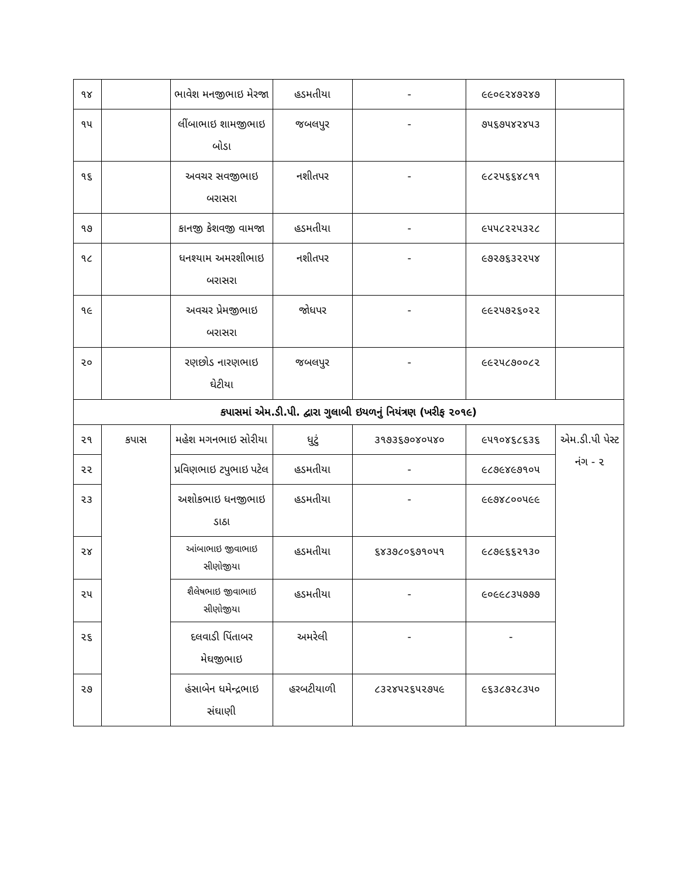| ૧૪ | | ભાવેશ મનજીભાઇ મેરજા | હડમતીયા | - | ૯૯૦૯૨૪૭૨૪૭ | |
| ૧૫ | | લીંબાભાઇ શામજીભાઇ બોડા | જબલપુર | - | ૭૫૬૭૫૪૨૪૫૩ | |
| ૧૬ | | અવચર સવજીભાઇ બરાસરા | નશીતપર | - | ૯૮૨૫૬૬૪૮૧૧ | |
| ૧૭ | | કાનજી કેશવજી વામજા | હડમતીયા | - | ૯૫૫૮૨૨૫૩૨૮ | |
| ૧૮ | | ધનશ્યામ અમરશીભાઇ બરાસરા | નશીતપર | - | ૯૭૨૭૬૩૨૨૫૪ | |
| ૧૯ | | અવચર પ્રેમજીભાઇ બરાસરા | જોધપર | - | ૯૯૨૫૭૨૬૦૨૨ | |
| ૨૦ | | રણછોડ નારણભાઇ ઘેટીયા | જબલપુર | - | ૯૯૨૫૮૭૦૦૮૨ | |
| કપાસમાં એમ.ડી.પી. દ્વારા ગુલાબી ઇયળનું નિયંત્રણ (ખરીફ ૨૦૧૯) | | | | | | |
| ૨૧ | કપાસ | મહેશ મગનભાઇ સોરીયા | ધુટું | ૩૧૭૩૬૭૦૪૦૫૪૦ | ૯૫૧૦૪૬૮૬૩૬ | એમ.ડી.પી પેસ્ટ નંગ - ૨ |
| ૨૨ | | પ્રવિણભાઇ ટપુભાઇ પટેલ | હડમતીયા | - | ૯૮૭૯૪૯૭૧૦૫ | |
| ૨૩ | | અશોકભાઇ ધનજીભાઇ ડાઠા | હડમતીયા | - | ૯૯૭૪૮૦૦૫૯૯ | |
| ૨૪ | | આંબાભાઇ જીવાભાઇ સીણોજીયા | હડમતીયા | ૬૪૩૭૮૦૬૭૧૦૫૧ | ૯૮૭૯૬૬૨૧૩૦ | |
| ૨૫ | | શૈલેષભાઇ જીવાભાઇ સીણોજીયા | હડમતીયા | - | ૯૦૯૯૮૩૫૭૭૭ | |
| ૨૬ | | દલવાડી પિંતાબર મેઘજીભાઇ | અમરેલી | - | - | |
| ૨૭ | | હંસાબેન ધમેન્દ્રભાઇ સંઘાણી | હરબટીયાળી | ૮૩૨૪૫૨૬૫૨૭૫૯ | ૯૬૩૮૭૨૮૩૫૦ | |